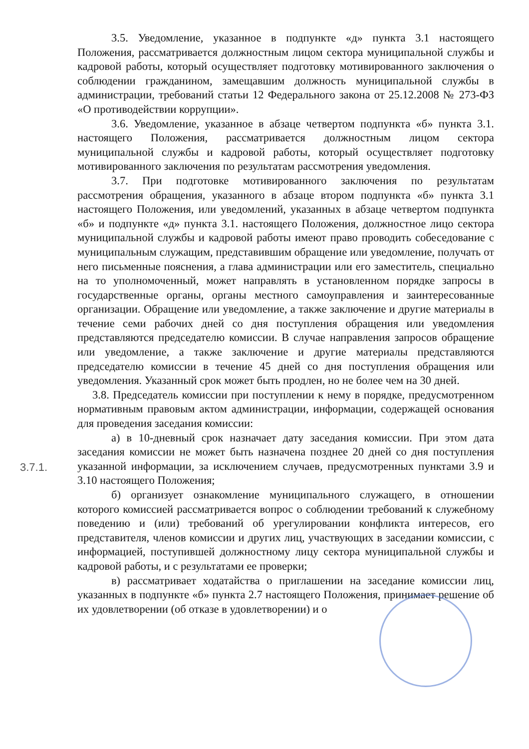3.5. Уведомление, указанное в подпункте «д» пункта 3.1 настоящего Положения, рассматривается должностным лицом сектора муниципальной службы и кадровой работы, который осуществляет подготовку мотивированного заключения о соблюдении гражданином, замещавшим должность муниципальной службы в администрации, требований статьи 12 Федерального закона от 25.12.2008 № 273-ФЗ «О противодействии коррупции».
3.6. Уведомление, указанное в абзаце четвертом подпункта «б» пункта 3.1. настоящего Положения, рассматривается должностным лицом сектора муниципальной службы и кадровой работы, который осуществляет подготовку мотивированного заключения по результатам рассмотрения уведомления.
3.7. При подготовке мотивированного заключения по результатам рассмотрения обращения, указанного в абзаце втором подпункта «б» пункта 3.1 настоящего Положения, или уведомлений, указанных в абзаце четвертом подпункта «б» и подпункте «д» пункта 3.1. настоящего Положения, должностное лицо сектора муниципальной службы и кадровой работы имеют право проводить собеседование с муниципальным служащим, представившим обращение или уведомление, получать от него письменные пояснения, а глава администрации или его заместитель, специально на то уполномоченный, может направлять в установленном порядке запросы в государственные органы, органы местного самоуправления и заинтересованные организации. Обращение или уведомление, а также заключение и другие материалы в течение семи рабочих дней со дня поступления обращения или уведомления представляются председателю комиссии. В случае направления запросов обращение или уведомление, а также заключение и другие материалы представляются председателю комиссии в течение 45 дней со дня поступления обращения или уведомления. Указанный срок может быть продлен, но не более чем на 30 дней.
3.7.1.
3.8. Председатель комиссии при поступлении к нему в порядке, предусмотренном нормативным правовым актом администрации, информации, содержащей основания для проведения заседания комиссии:
а) в 10-дневный срок назначает дату заседания комиссии. При этом дата заседания комиссии не может быть назначена позднее 20 дней со дня поступления указанной информации, за исключением случаев, предусмотренных пунктами 3.9 и 3.10 настоящего Положения;
б) организует ознакомление муниципального служащего, в отношении которого комиссией рассматривается вопрос о соблюдении требований к служебному поведению и (или) требований об урегулировании конфликта интересов, его представителя, членов комиссии и других лиц, участвующих в заседании комиссии, с информацией, поступившей должностному лицу сектора муниципальной службы и кадровой работы, и с результатами ее проверки;
в) рассматривает ходатайства о приглашении на заседание комиссии лиц, указанных в подпункте «б» пункта 2.7 настоящего Положения, принимает решение об их удовлетворении (об отказе в удовлетворении) и о